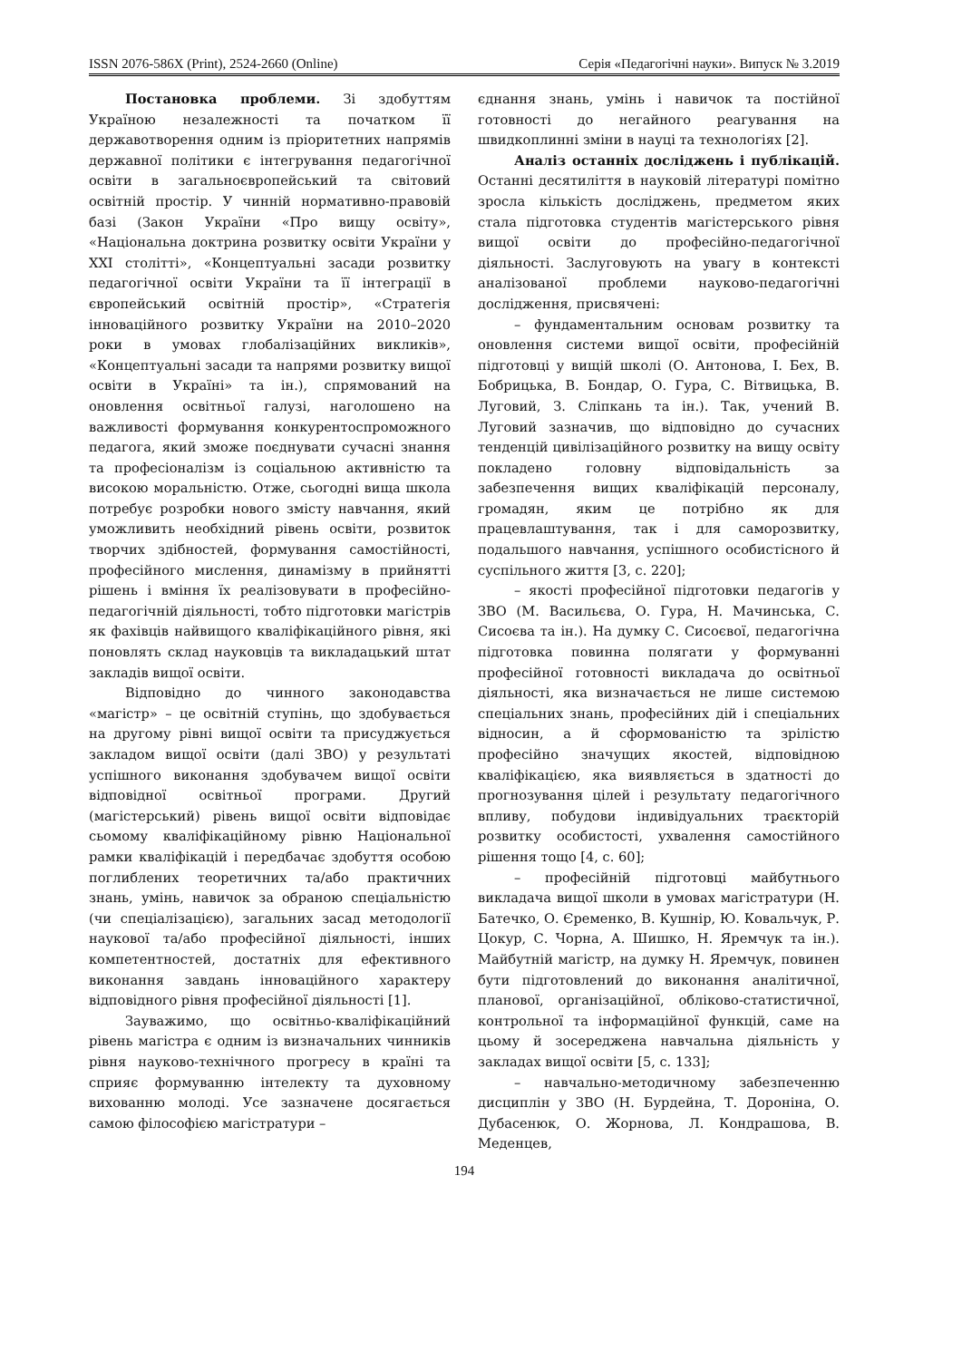ISSN 2076-586X (Print), 2524-2660 (Online) Серія «Педагогічні науки». Випуск № 3.2019
Постановка проблеми. Зі здобуттям Україною незалежності та початком її державотворення одним із пріоритетних напрямів державної політики є інтегрування педагогічної освіти в загальноєвропейський та світовий освітній простір. У чинній нормативно-правовій базі (Закон України «Про вищу освіту», «Національна доктрина розвитку освіти України у XXI столітті», «Концептуальні засади розвитку педагогічної освіти України та її інтеграції в європейський освітній простір», «Стратегія інноваційного розвитку України на 2010–2020 роки в умовах глобалізаційних викликів», «Концептуальні засади та напрями розвитку вищої освіти в Україні» та ін.), спрямований на оновлення освітньої галузі, наголошено на важливості формування конкурентоспроможного педагога, який зможе поєднувати сучасні знання та професіоналізм із соціальною активністю та високою моральністю. Отже, сьогодні вища школа потребує розробки нового змісту навчання, який уможливить необхідний рівень освіти, розвиток творчих здібностей, формування самостійності, професійного мислення, динамізму в прийнятті рішень і вміння їх реалізовувати в професійно-педагогічній діяльності, тобто підготовки магістрів як фахівців найвищого кваліфікаційного рівня, які поновлять склад науковців та викладацький штат закладів вищої освіти.
Відповідно до чинного законодавства «магістр» – це освітній ступінь, що здобувається на другому рівні вищої освіти та присуджується закладом вищої освіти (далі ЗВО) у результаті успішного виконання здобувачем вищої освіти відповідної освітньої програми. Другий (магістерський) рівень вищої освіти відповідає сьомому кваліфікаційному рівню Національної рамки кваліфікацій і передбачає здобуття особою поглиблених теоретичних та/або практичних знань, умінь, навичок за обраною спеціальністю (чи спеціалізацією), загальних засад методології наукової та/або професійної діяльності, інших компетентностей, достатніх для ефективного виконання завдань інноваційного характеру відповідного рівня професійної діяльності [1].
Зауважимо, що освітньо-кваліфікаційний рівень магістра є одним із визначальних чинників рівня науково-технічного прогресу в країні та сприяє формуванню інтелекту та духовному вихованню молоді. Усе зазначене досягається самою філософією магістратури –
єднання знань, умінь і навичок та постійної готовності до негайного реагування на швидкоплинні зміни в науці та технологіях [2].
Аналіз останніх досліджень і публікацій. Останні десятиліття в науковій літературі помітно зросла кількість досліджень, предметом яких стала підготовка студентів магістерського рівня вищої освіти до професійно-педагогічної діяльності. Заслуговують на увагу в контексті аналізованої проблеми науково-педагогічні дослідження, присвячені:
– фундаментальним основам розвитку та оновлення системи вищої освіти, професійній підготовці у вищій школі (О. Антонова, І. Бех, В. Бобрицька, В. Бондар, О. Гура, С. Вітвицька, В. Луговий, З. Сліпкань та ін.). Так, учений В. Луговий зазначив, що відповідно до сучасних тенденцій цивілізаційного розвитку на вищу освіту покладено головну відповідальність за забезпечення вищих кваліфікацій персоналу, громадян, яким це потрібно як для працевлаштування, так і для саморозвитку, подальшого навчання, успішного особистісного й суспільного життя [3, с. 220];
– якості професійної підготовки педагогів у ЗВО (М. Васильєва, О. Гура, Н. Мачинська, С. Сисоєва та ін.). На думку С. Сисоєвої, педагогічна підготовка повинна полягати у формуванні професійної готовності викладача до освітньої діяльності, яка визначається не лише системою спеціальних знань, професійних дій і спеціальних відносин, а й сформованістю та зрілістю професійно значущих якостей, відповідною кваліфікацією, яка виявляється в здатності до прогнозування цілей і результату педагогічного впливу, побудови індивідуальних траєкторій розвитку особистості, ухвалення самостійного рішення тощо [4, с. 60];
– професійній підготовці майбутнього викладача вищої школи в умовах магістратури (Н. Батечко, О. Єременко, В. Кушнір, Ю. Ковальчук, Р. Цокур, С. Чорна, А. Шишко, Н. Яремчук та ін.). Майбутній магістр, на думку Н. Яремчук, повинен бути підготовлений до виконання аналітичної, планової, організаційної, обліково-статистичної, контрольної та інформаційної функцій, саме на цьому й зосереджена навчальна діяльність у закладах вищої освіти [5, с. 133];
– навчально-методичному забезпеченню дисциплін у ЗВО (Н. Бурдейна, Т. Доронiна, О. Дубасенюк, О. Жорнова, Л. Кондрашова, В. Меденцев,
194